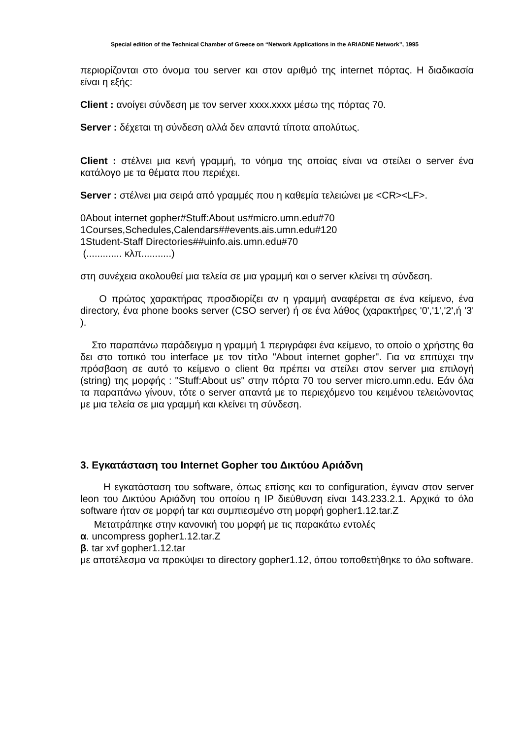Special edition of the Technical Chamber of Greece on “Network Applications in the ARIADNE Network”, 1995
περιορίζονται στο όνομα του server και στον αριθμό της internet πόρτας. Η διαδικασία είναι η εξής:
Client : ανοίγει σύνδεση με τον server xxxx.xxxx μέσω της πόρτας 70.
Server : δέχεται τη σύνδεση αλλά δεν απαντά τίποτα απολύτως.
Client : στέλνει μια κενή γραμμή, το νόημα της οποίας είναι να στείλει ο server ένα κατάλογο με τα θέματα που περιέχει.
Server : στέλνει μια σειρά από γραμμές που η καθεμία τελειώνει με <CR><LF>.
0About internet gopher#Stuff:About us#micro.umn.edu#70
1Courses,Schedules,Calendars##events.ais.umn.edu#120
1Student-Staff Directories##uinfo.ais.umn.edu#70
(............. κλπ...........)
στη συνέχεια ακολουθεί μια τελεία σε μια γραμμή και ο server κλείνει τη σύνδεση.
Ο πρώτος χαρακτήρας προσδιορίζει αν η γραμμή αναφέρεται σε ένα κείμενο, ένα directory, ένα phone books server (CSO server) ή σε ένα λάθος (χαρακτήρες '0','1','2',ή '3' ).
Στο παραπάνω παράδειγμα η γραμμή 1 περιγράφει ένα κείμενο, το οποίο ο χρήστης θα δει στο τοπικό του interface με τον τίτλο "About internet gopher". Για να επιτύχει την πρόσβαση σε αυτό το κείμενο ο client θα πρέπει να στείλει στον server μια επιλογή (string) της μορφής : "Stuff:About us" στην πόρτα 70 του server micro.umn.edu. Εάν όλα τα παραπάνω γίνουν, τότε ο server απαντά με το περιεχόμενο του κειμένου τελειώνοντας με μια τελεία σε μια γραμμή και κλείνει τη σύνδεση.
3. Εγκατάσταση του Internet Gopher του Δικτύου Αριάδνη
Η εγκατάσταση του software, όπως επίσης και το configuration, έγιναν στον server leon του Δικτύου Αριάδνη του οποίου η IP διεύθυνση είναι 143.233.2.1. Αρχικά το όλο software ήταν σε μορφή tar και συμπιεσμένο στη μορφή gopher1.12.tar.Z
Μετατράπηκε στην κανονική του μορφή με τις παρακάτω εντολές
α. uncompress gopher1.12.tar.Z
β. tar xvf gopher1.12.tar
με αποτέλεσμα να προκύψει το directory gopher1.12, όπου τοποθετήθηκε το όλο software.